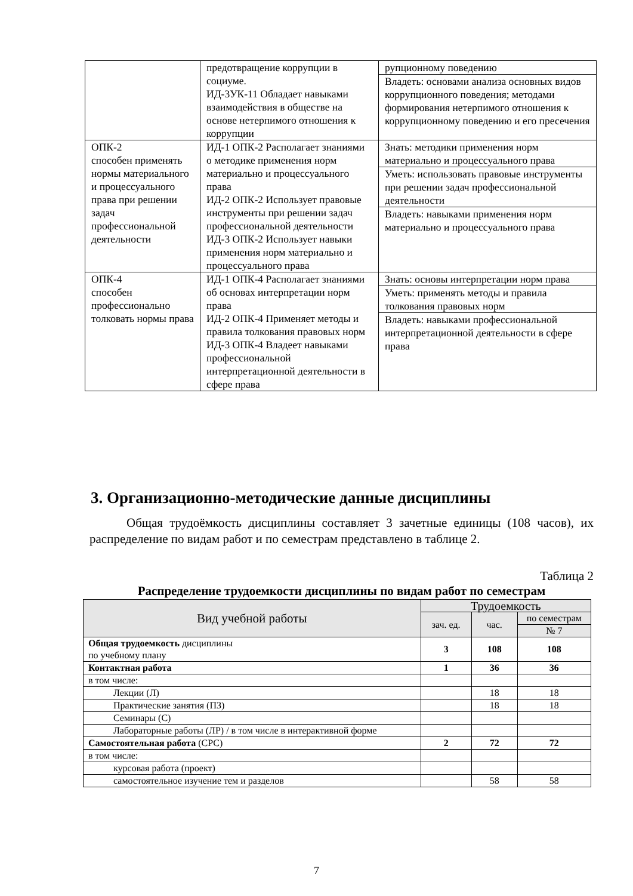| | предотвращение коррупции в социуме. ИД-3УК-11 Обладает навыками взаимодействия в обществе на основе нетерпимого отношения к коррупции | рупционному поведению Владеть: основами анализа основных видов коррупционного поведения; методами формирования нетерпимого отношения к коррупционному поведению и его пресечения |
| ОПК-2 способен применять нормы материального и процессуального права при решении задач профессиональной деятельности | ИД-1 ОПК-2 Располагает знаниями о методике применения норм материально и процессуального права ИД-2 ОПК-2 Использует правовые инструменты при решении задач профессиональной деятельности ИД-3 ОПК-2 Использует навыки применения норм материально и процессуального права | Знать: методики применения норм материально и процессуального права Уметь: использовать правовые инструменты при решении задач профессиональной деятельности Владеть: навыками применения норм материально и процессуального права |
| ОПК-4 способен профессионально толковать нормы права | ИД-1 ОПК-4 Располагает знаниями об основах интерпретации норм права ИД-2 ОПК-4 Применяет методы и правила толкования правовых норм ИД-3 ОПК-4 Владеет навыками профессиональной интерпретационной деятельности в сфере права | Знать: основы интерпретации норм права Уметь: применять методы и правила толкования правовых норм Владеть: навыками профессиональной интерпретационной деятельности в сфере права |
3. Организационно-методические данные дисциплины
Общая трудоёмкость дисциплины составляет 3 зачетные единицы (108 часов), их распределение по видам работ и по семестрам представлено в таблице 2.
Таблица 2
Распределение трудоемкости дисциплины по видам работ по семестрам
| Вид учебной работы | Трудоемкость | | |
| --- | --- | --- | --- |
| | зач. ед. | час. | по семестрам |
| | | | № 7 |
| Общая трудоемкость дисциплины по учебному плану | 3 | 108 | 108 |
| Контактная работа | 1 | 36 | 36 |
| в том числе: | | | |
| Лекции (Л) | | 18 | 18 |
| Практические занятия (ПЗ) | | 18 | 18 |
| Семинары (С) | | | |
| Лабораторные работы (ЛР) / в том числе в интерактивной форме | | | |
| Самостоятельная работа (СРС) | 2 | 72 | 72 |
| в том числе: | | | |
| курсовая работа (проект) | | | |
| самостоятельное изучение тем и разделов | | 58 | 58 |
7